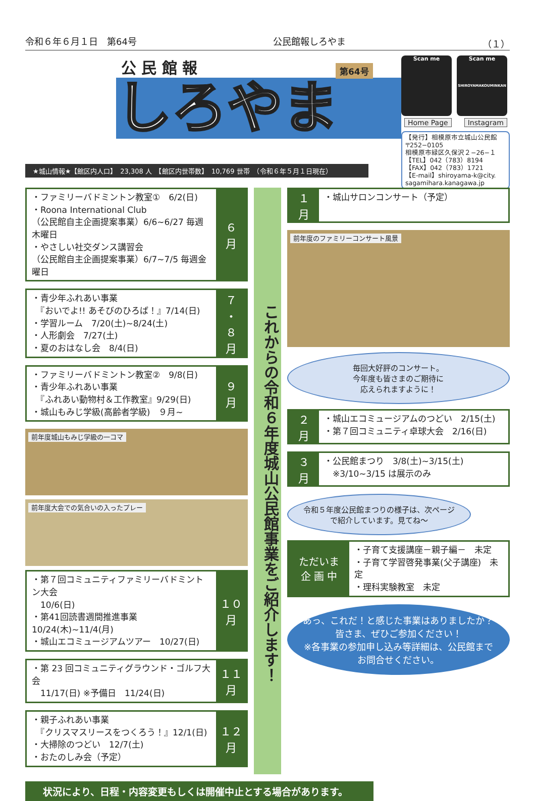令和６年６月１日　第64号 公民館報しろやま （１）
公 民 館 報
しろやま
第64号
Scan me Scan me
SHIROYAMAKOUMINKAN
Home Page Instagram
【発行】相模原市立城山公民館
〒252−0105
相模原市緑区久保沢２−26−１
【TEL】042（783）8194
【FAX】042（783）1721
【E-mail】shiroyama-k@city.
sagamihara.kanagawa.jp
★城山情報★【館区内人口】　23,308 人　【館区内世帯数】　10,769 世帯　（令和６年５月１日現在）
・ファミリーバドミントン教室①　6/2(日)
・Roona International Club
（公民館自主企画提案事業）6/6~6/27 毎週木曜日
・やさしい社交ダンス講習会
（公民館自主企画提案事業）6/7~7/5 毎週金曜日
６
月
・青少年ふれあい事業
　『おいでよ!! あそびのひろば！』7/14(日)
・学習ルーム　7/20(土)~8/24(土)
・人形劇会　7/27(土)
・夏のおはなし会　8/4(日)
７
・
８
月
・ファミリーバドミントン教室②　9/8(日)
・青少年ふれあい事業
　『ふれあい動物村＆工作教室』9/29(日)
・城山もみじ学級(高齢者学級)　９月~
９
月
前年度城山もみじ学級の一コマ
前年度大会での気合いの入ったプレー
・第７回コミュニティファミリーバドミントン大会
　10/6(日)
・第41回読書週間推進事業 10/24(木)~11/4(月)
・城山エコミュージアムツアー　10/27(日)
１０
月
・第 23 回コミュニティグラウンド・ゴルフ大会
　11/17(日) ※予備日　11/24(日)
１１
月
・親子ふれあい事業
　『クリスマスリースをつくろう！』12/1(日)
・大掃除のつどい　12/7(土)
・おたのしみ会（予定）
１２
月
これからの令和６年度城山公民館事業をご紹介します！
・城山サロンコンサート（予定）
１
月
前年度のファミリーコンサート風景
毎回大好評のコンサート。
今年度も皆さまのご期待に
応えられますように！
・城山エコミュージアムのつどい　2/15(土)
・第７回コミュニティ卓球大会　2/16(日)
２
月
・公民館まつり　3/8(土)~3/15(土)
　※3/10~3/15 は展示のみ
３
月
令和５年度公民館まつりの様子は、次ページで紹介しています。見てね～
・子育て支援講座－親子編－　未定
・子育て学習啓発事業(父子講座)　未定
・理科実験教室　未定
ただいま
企 画 中
あっ、これだ！と感じた事業はありましたか？
皆さま、ぜひご参加ください！
※各事業の参加申し込み等詳細は、公民館までお問合せください。
状況により、日程・内容変更もしくは開催中止とする場合があります。